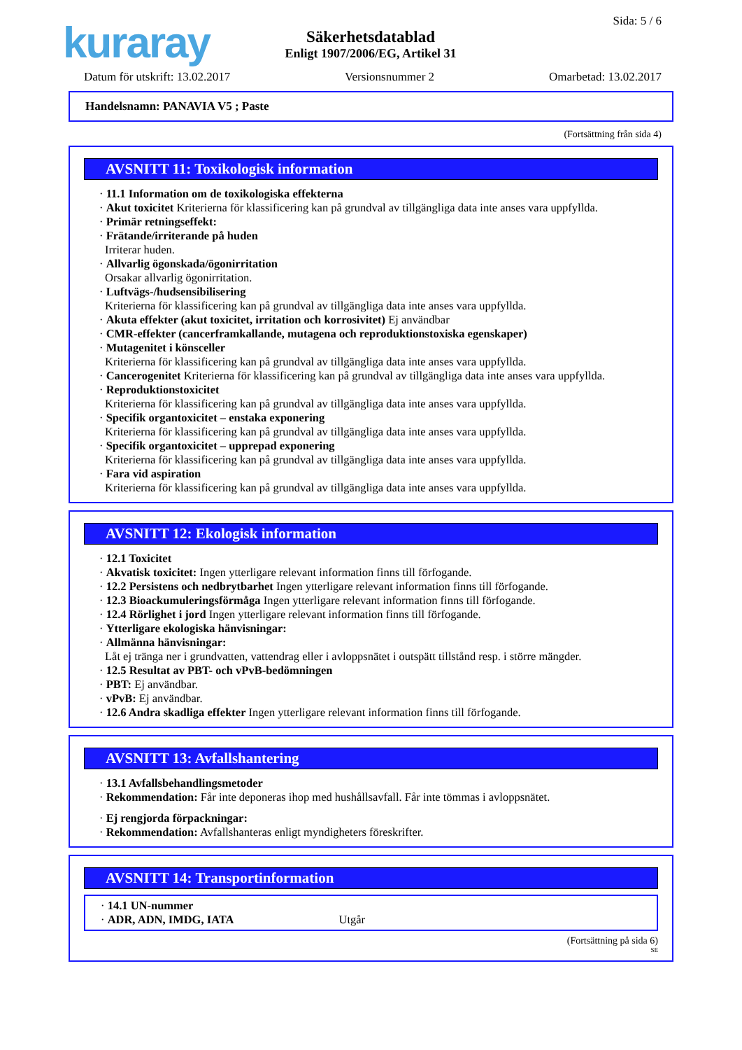kuraray
Säkerhetsdatablad
Enligt 1907/2006/EG, Artikel 31
Sida: 5 / 6
Datum för utskrift: 13.02.2017 Versionsnummer 2 Omarbetad: 13.02.2017
Handelsnamn: PANAVIA V5 ; Paste
(Fortsättning från sida 4)
AVSNITT 11: Toxikologisk information
· 11.1 Information om de toxikologiska effekterna
· Akut toxicitet Kriterierna för klassificering kan på grundval av tillgängliga data inte anses vara uppfyllda.
· Primär retningseffekt:
· Frätande/irriterande på huden
Irriterar huden.
· Allvarlig ögonskada/ögonirritation
Orsakar allvarlig ögonirritation.
· Luftvägs-/hudsensibilisering
Kriterierna för klassificering kan på grundval av tillgängliga data inte anses vara uppfyllda.
· Akuta effekter (akut toxicitet, irritation och korrosivitet) Ej användbar
· CMR-effekter (cancerframkallande, mutagena och reproduktionstoxiska egenskaper)
· Mutagenitet i könsceller
Kriterierna för klassificering kan på grundval av tillgängliga data inte anses vara uppfyllda.
· Cancerogenitet Kriterierna för klassificering kan på grundval av tillgängliga data inte anses vara uppfyllda.
· Reproduktionstoxicitet
Kriterierna för klassificering kan på grundval av tillgängliga data inte anses vara uppfyllda.
· Specifik organtoxicitet – enstaka exponering
Kriterierna för klassificering kan på grundval av tillgängliga data inte anses vara uppfyllda.
· Specifik organtoxicitet – upprepad exponering
Kriterierna för klassificering kan på grundval av tillgängliga data inte anses vara uppfyllda.
· Fara vid aspiration
Kriterierna för klassificering kan på grundval av tillgängliga data inte anses vara uppfyllda.
AVSNITT 12: Ekologisk information
· 12.1 Toxicitet
· Akvatisk toxicitet: Ingen ytterligare relevant information finns till förfogande.
· 12.2 Persistens och nedbrytbarhet Ingen ytterligare relevant information finns till förfogande.
· 12.3 Bioackumuleringsförmåga Ingen ytterligare relevant information finns till förfogande.
· 12.4 Rörlighet i jord Ingen ytterligare relevant information finns till förfogande.
· Ytterligare ekologiska hänvisningar:
· Allmänna hänvisningar:
Låt ej tränga ner i grundvatten, vattendrag eller i avloppsnätet i outspätt tillstånd resp. i större mängder.
· 12.5 Resultat av PBT- och vPvB-bedömningen
· PBT: Ej användbar.
· vPvB: Ej användbar.
· 12.6 Andra skadliga effekter Ingen ytterligare relevant information finns till förfogande.
AVSNITT 13: Avfallshantering
· 13.1 Avfallsbehandlingsmetoder
· Rekommendation: Får inte deponeras ihop med hushållsavfall. Får inte tömmas i avloppsnätet.
· Ej rengjorda förpackningar:
· Rekommendation: Avfallshanteras enligt myndigheters föreskrifter.
AVSNITT 14: Transportinformation
· 14.1 UN-nummer
· ADR, ADN, IMDG, IATA Utgår
(Fortsättning på sida 6)
SE